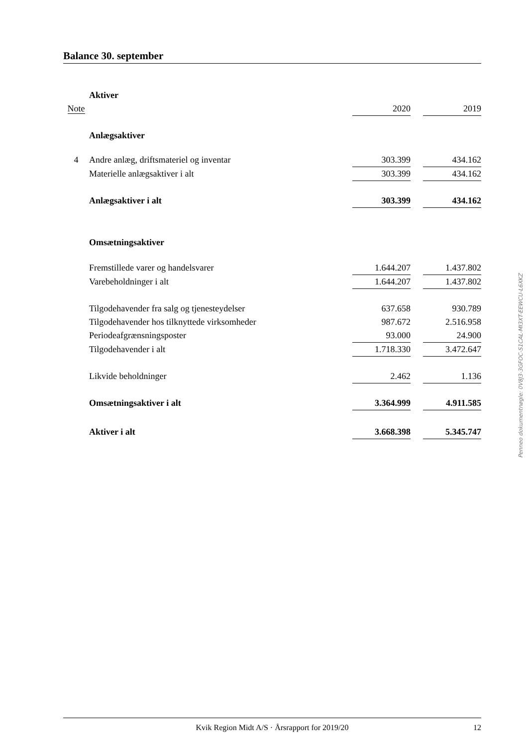Balance 30. september
| | Aktiver | | | |
| Note | | 2020 | | 2019 |
| | Anlægsaktiver | | | |
| 4 | Andre anlæg, driftsmateriel og inventar | 303.399 | | 434.162 |
| | Materielle anlægsaktiver i alt | 303.399 | | 434.162 |
| | Anlægsaktiver i alt | 303.399 | | 434.162 |
| | Omsætningsaktiver | | | |
| | Fremstillede varer og handelsvarer | 1.644.207 | | 1.437.802 |
| | Varebeholdninger i alt | 1.644.207 | | 1.437.802 |
| | Tilgodehavender fra salg og tjenesteydelser | 637.658 | | 930.789 |
| | Tilgodehavender hos tilknyttede virksomheder | 987.672 | | 2.516.958 |
| | Periodeafgrænsningsposter | 93.000 | | 24.900 |
| | Tilgodehavender i alt | 1.718.330 | | 3.472.647 |
| | Likvide beholdninger | 2.462 | | 1.136 |
| | Omsætningsaktiver i alt | 3.364.999 | | 4.911.585 |
| | Aktiver i alt | 3.668.398 | | 5.345.747 |
Penneo dokumentnøgle: 0V8J3-3GFOC-S1CAL-MI3XT-EEWCU-L6XKZ
Kvik Region Midt A/S · Årsrapport for 2019/20 12